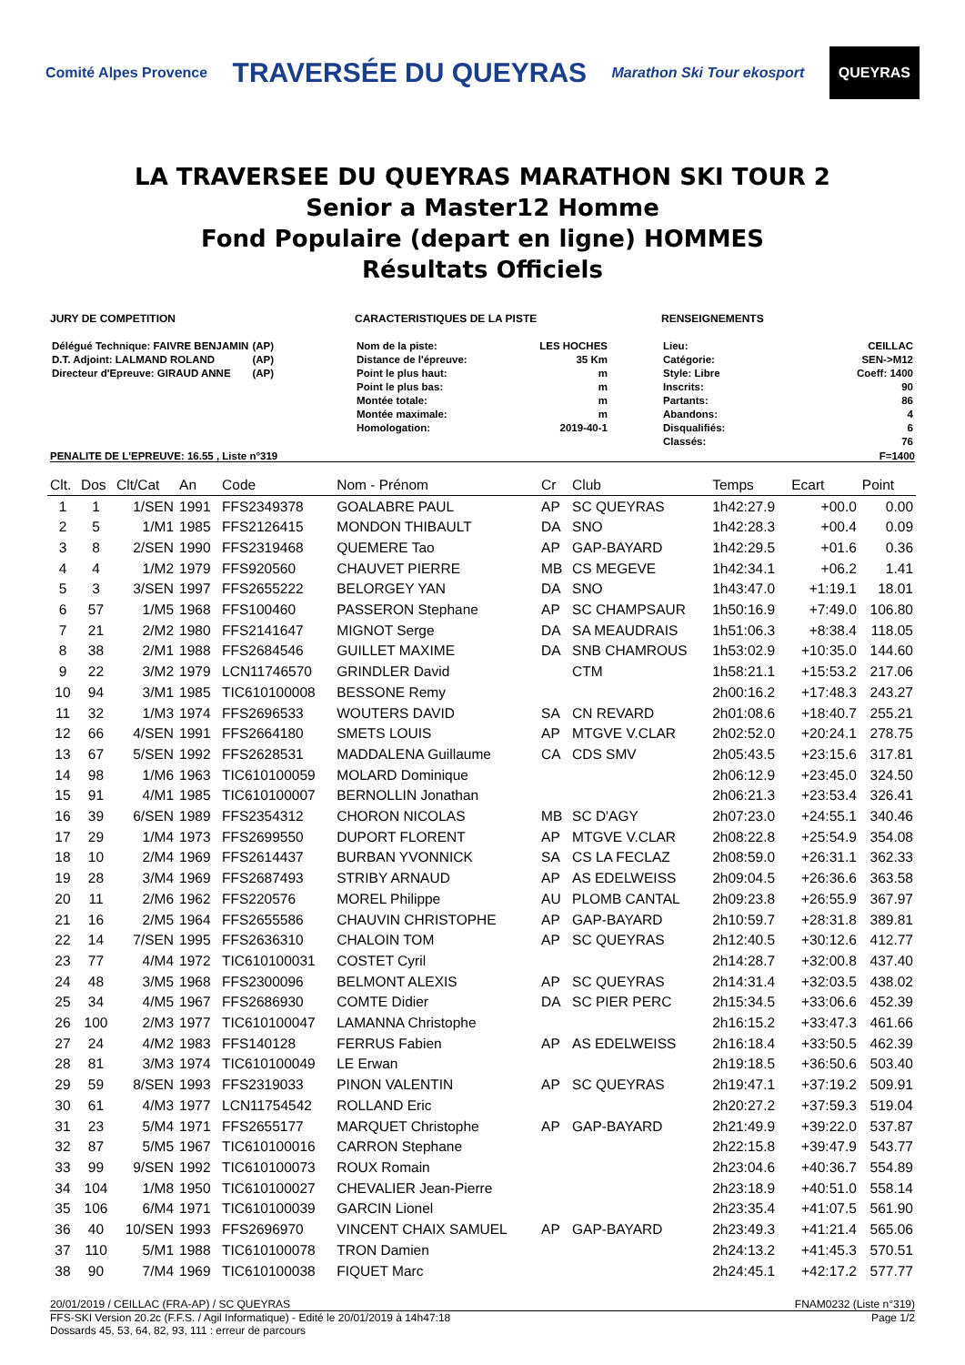Comité Alpes Provence
TRAVERSÉE DU QUEYRAS
Marathon Ski Tour ekosport
QUEYRAS
LA TRAVERSEE DU QUEYRAS MARATHON SKI TOUR 2
Senior a Master12 Homme
Fond Populaire (depart en ligne) HOMMES
Résultats Officiels
JURY DE COMPETITION
| Délégué Technique: FAIVRE BENJAMIN | (AP) |
| D.T. Adjoint: LALMAND ROLAND | (AP) |
| Directeur d'Epreuve: GIRAUD ANNE | (AP) |
CARACTERISTIQUES DE LA PISTE
| Nom de la piste: | LES HOCHES |
| Distance de l'épreuve: | 35 Km |
| Point le plus haut: | m |
| Point le plus bas: | m |
| Montée totale: | m |
| Montée maximale: | m |
| Homologation: | 2019-40-1 |
RENSEIGNEMENTS
| Lieu: | CEILLAC |
| Catégorie: | SEN->M12 |
| Style: Libre | Coeff: 1400 |
| Inscrits: | 90 |
| Partants: | 86 |
| Abandons: | 4 |
| Disqualifiés: | 6 |
| Classés: | 76 |
PENALITE DE L'EPREUVE: 16.55 , Liste n°319 F=1400
| Clt. | Dos | Clt/Cat | An | Code | Nom - Prénom | Cr | Club | Temps | Ecart | Point |
| --- | --- | --- | --- | --- | --- | --- | --- | --- | --- | --- |
| 1 | 1 | 1/SEN | 1991 | FFS2349378 | GOALABRE PAUL | AP | SC QUEYRAS | 1h42:27.9 | +00.0 | 0.00 |
| 2 | 5 | 1/M1 | 1985 | FFS2126415 | MONDON THIBAULT | DA | SNO | 1h42:28.3 | +00.4 | 0.09 |
| 3 | 8 | 2/SEN | 1990 | FFS2319468 | QUEMERE Tao | AP | GAP-BAYARD | 1h42:29.5 | +01.6 | 0.36 |
| 4 | 4 | 1/M2 | 1979 | FFS920560 | CHAUVET PIERRE | MB | CS MEGEVE | 1h42:34.1 | +06.2 | 1.41 |
| 5 | 3 | 3/SEN | 1997 | FFS2655222 | BELORGEY YAN | DA | SNO | 1h43:47.0 | +1:19.1 | 18.01 |
| 6 | 57 | 1/M5 | 1968 | FFS100460 | PASSERON Stephane | AP | SC CHAMPSAUR | 1h50:16.9 | +7:49.0 | 106.80 |
| 7 | 21 | 2/M2 | 1980 | FFS2141647 | MIGNOT Serge | DA | SA MEAUDRAIS | 1h51:06.3 | +8:38.4 | 118.05 |
| 8 | 38 | 2/M1 | 1988 | FFS2684546 | GUILLET MAXIME | DA | SNB CHAMROUS | 1h53:02.9 | +10:35.0 | 144.60 |
| 9 | 22 | 3/M2 | 1979 | LCN11746570 | GRINDLER David | | CTM | 1h58:21.1 | +15:53.2 | 217.06 |
| 10 | 94 | 3/M1 | 1985 | TIC610100008 | BESSONE Remy | | | 2h00:16.2 | +17:48.3 | 243.27 |
| 11 | 32 | 1/M3 | 1974 | FFS2696533 | WOUTERS DAVID | SA | CN REVARD | 2h01:08.6 | +18:40.7 | 255.21 |
| 12 | 66 | 4/SEN | 1991 | FFS2664180 | SMETS LOUIS | AP | MTGVE V.CLAR | 2h02:52.0 | +20:24.1 | 278.75 |
| 13 | 67 | 5/SEN | 1992 | FFS2628531 | MADDALENA Guillaume | CA | CDS SMV | 2h05:43.5 | +23:15.6 | 317.81 |
| 14 | 98 | 1/M6 | 1963 | TIC610100059 | MOLARD Dominique | | | 2h06:12.9 | +23:45.0 | 324.50 |
| 15 | 91 | 4/M1 | 1985 | TIC610100007 | BERNOLLIN Jonathan | | | 2h06:21.3 | +23:53.4 | 326.41 |
| 16 | 39 | 6/SEN | 1989 | FFS2354312 | CHORON NICOLAS | MB | SC D'AGY | 2h07:23.0 | +24:55.1 | 340.46 |
| 17 | 29 | 1/M4 | 1973 | FFS2699550 | DUPORT FLORENT | AP | MTGVE V.CLAR | 2h08:22.8 | +25:54.9 | 354.08 |
| 18 | 10 | 2/M4 | 1969 | FFS2614437 | BURBAN YVONNICK | SA | CS LA FECLAZ | 2h08:59.0 | +26:31.1 | 362.33 |
| 19 | 28 | 3/M4 | 1969 | FFS2687493 | STRIBY ARNAUD | AP | AS EDELWEISS | 2h09:04.5 | +26:36.6 | 363.58 |
| 20 | 11 | 2/M6 | 1962 | FFS220576 | MOREL Philippe | AU | PLOMB CANTAL | 2h09:23.8 | +26:55.9 | 367.97 |
| 21 | 16 | 2/M5 | 1964 | FFS2655586 | CHAUVIN CHRISTOPHE | AP | GAP-BAYARD | 2h10:59.7 | +28:31.8 | 389.81 |
| 22 | 14 | 7/SEN | 1995 | FFS2636310 | CHALOIN TOM | AP | SC QUEYRAS | 2h12:40.5 | +30:12.6 | 412.77 |
| 23 | 77 | 4/M4 | 1972 | TIC610100031 | COSTET Cyril | | | 2h14:28.7 | +32:00.8 | 437.40 |
| 24 | 48 | 3/M5 | 1968 | FFS2300096 | BELMONT ALEXIS | AP | SC QUEYRAS | 2h14:31.4 | +32:03.5 | 438.02 |
| 25 | 34 | 4/M5 | 1967 | FFS2686930 | COMTE Didier | DA | SC PIER PERC | 2h15:34.5 | +33:06.6 | 452.39 |
| 26 | 100 | 2/M3 | 1977 | TIC610100047 | LAMANNA Christophe | | | 2h16:15.2 | +33:47.3 | 461.66 |
| 27 | 24 | 4/M2 | 1983 | FFS140128 | FERRUS Fabien | AP | AS EDELWEISS | 2h16:18.4 | +33:50.5 | 462.39 |
| 28 | 81 | 3/M3 | 1974 | TIC610100049 | LE Erwan | | | 2h19:18.5 | +36:50.6 | 503.40 |
| 29 | 59 | 8/SEN | 1993 | FFS2319033 | PINON VALENTIN | AP | SC QUEYRAS | 2h19:47.1 | +37:19.2 | 509.91 |
| 30 | 61 | 4/M3 | 1977 | LCN11754542 | ROLLAND Eric | | | 2h20:27.2 | +37:59.3 | 519.04 |
| 31 | 23 | 5/M4 | 1971 | FFS2655177 | MARQUET Christophe | AP | GAP-BAYARD | 2h21:49.9 | +39:22.0 | 537.87 |
| 32 | 87 | 5/M5 | 1967 | TIC610100016 | CARRON Stephane | | | 2h22:15.8 | +39:47.9 | 543.77 |
| 33 | 99 | 9/SEN | 1992 | TIC610100073 | ROUX Romain | | | 2h23:04.6 | +40:36.7 | 554.89 |
| 34 | 104 | 1/M8 | 1950 | TIC610100027 | CHEVALIER Jean-Pierre | | | 2h23:18.9 | +40:51.0 | 558.14 |
| 35 | 106 | 6/M4 | 1971 | TIC610100039 | GARCIN Lionel | | | 2h23:35.4 | +41:07.5 | 561.90 |
| 36 | 40 | 10/SEN | 1993 | FFS2696970 | VINCENT CHAIX SAMUEL | AP | GAP-BAYARD | 2h23:49.3 | +41:21.4 | 565.06 |
| 37 | 110 | 5/M1 | 1988 | TIC610100078 | TRON Damien | | | 2h24:13.2 | +41:45.3 | 570.51 |
| 38 | 90 | 7/M4 | 1969 | TIC610100038 | FIQUET Marc | | | 2h24:45.1 | +42:17.2 | 577.77 |
20/01/2019 / CEILLAC (FRA-AP) / SC QUEYRAS FNAM0232 (Liste n°319)
FFS-SKI Version 20.2c (F.F.S. / Agil Informatique) - Edité le 20/01/2019 à 14h47:18 Page 1/2
Dossards 45, 53, 64, 82, 93, 111 : erreur de parcours